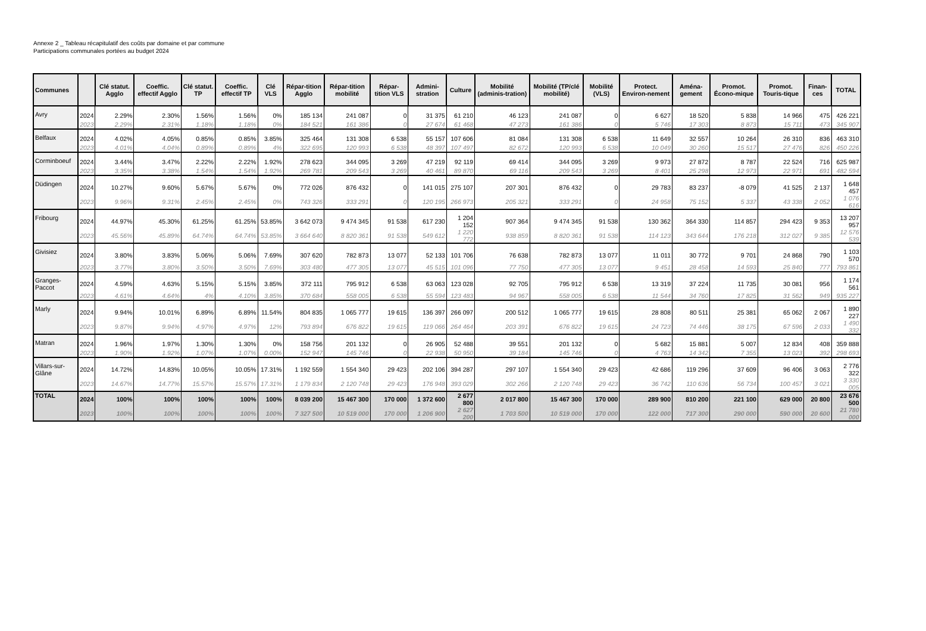Annexe 2 _ Tableau récapitulatif des coûts par domaine et par commune
Participations communales portées au budget 2024
| Communes | | Clé statut. Agglo | Coeffic. effectif Agglo | Clé statut. TP | Coeffic. effectif TP | Clé VLS | Répar-tition Agglo | Répar-tition mobilité | Répar-tition VLS | Admini-stration | Culture | Mobilité (adminis-tration) | Mobilité (TP/clé mobilité) | Mobilité (VLS) | Protect. Environ-nement | Aména-gement | Promot. Écono-mique | Promot. Touris-tique | Finan-ces | TOTAL |
| --- | --- | --- | --- | --- | --- | --- | --- | --- | --- | --- | --- | --- | --- | --- | --- | --- | --- | --- | --- | --- |
| Avry | 2024 | 2.29% | 2.30% | 1.56% | 1.56% | 0% | 185 134 | 241 087 | 0 | 31 375 | 61 210 | 46 123 | 241 087 | 0 | 6 627 | 18 520 | 5 838 | 14 966 | 475 | 426 221 |
| | 2023 | 2.29% | 2.31% | 1.18% | 1.18% | 0% | 184 521 | 161 386 | 0 | 27 674 | 61 468 | 47 273 | 161 386 | 0 | 5 746 | 17 303 | 8 873 | 15 711 | 473 | 345 907 |
| Belfaux | 2024 | 4.02% | 4.05% | 0.85% | 0.85% | 3.85% | 325 464 | 131 308 | 6 538 | 55 157 | 107 606 | 81 084 | 131 308 | 6 538 | 11 649 | 32 557 | 10 264 | 26 310 | 836 | 463 310 |
| | 2023 | 4.01% | 4.04% | 0.89% | 0.89% | 4% | 322 695 | 120 993 | 6 538 | 48 397 | 107 497 | 82 672 | 120 993 | 6 538 | 10 049 | 30 260 | 15 517 | 27 476 | 826 | 450 226 |
| Corminboeuf | 2024 | 3.44% | 3.47% | 2.22% | 2.22% | 1.92% | 278 623 | 344 095 | 3 269 | 47 219 | 92 119 | 69 414 | 344 095 | 3 269 | 9 973 | 27 872 | 8 787 | 22 524 | 716 | 625 987 |
| | 2023 | 3.35% | 3.38% | 1.54% | 1.54% | 1.92% | 269 781 | 209 543 | 3 269 | 40 461 | 89 870 | 69 116 | 209 543 | 3 269 | 8 401 | 25 298 | 12 973 | 22 971 | 691 | 482 594 |
| Düdingen | 2024 | 10.27% | 9.60% | 5.67% | 5.67% | 0% | 772 026 | 876 432 | 0 | 141 015 | 275 107 | 207 301 | 876 432 | 0 | 29 783 | 83 237 | -8 079 | 41 525 | 2 137 | 1 648 457 |
| | 2023 | 9.96% | 9.31% | 2.45% | 2.45% | 0% | 743 326 | 333 291 | 0 | 120 195 | 266 973 | 205 321 | 333 291 | 0 | 24 958 | 75 152 | 5 337 | 43 338 | 2 052 | 1 076 616 |
| Fribourg | 2024 | 44.97% | 45.30% | 61.25% | 61.25% | 53.85% | 3 642 073 | 9 474 345 | 91 538 | 617 230 | 1 204 152 | 907 364 | 9 474 345 | 91 538 | 130 362 | 364 330 | 114 857 | 294 423 | 9 353 | 13 207 957 |
| | 2023 | 45.56% | 45.89% | 64.74% | 64.74% | 53.85% | 3 664 640 | 8 820 361 | 91 538 | 549 612 | 1 220 772 | 938 859 | 8 820 361 | 91 538 | 114 123 | 343 644 | 176 218 | 312 027 | 9 385 | 12 576 539 |
| Givisiez | 2024 | 3.80% | 3.83% | 5.06% | 5.06% | 7.69% | 307 620 | 782 873 | 13 077 | 52 133 | 101 706 | 76 638 | 782 873 | 13 077 | 11 011 | 30 772 | 9 701 | 24 868 | 790 | 1 103 570 |
| | 2023 | 3.77% | 3.80% | 3.50% | 3.50% | 7.69% | 303 480 | 477 305 | 13 077 | 45 515 | 101 096 | 77 750 | 477 305 | 13 077 | 9 451 | 28 458 | 14 593 | 25 840 | 777 | 793 861 |
| Granges-Paccot | 2024 | 4.59% | 4.63% | 5.15% | 5.15% | 3.85% | 372 111 | 795 912 | 6 538 | 63 063 | 123 028 | 92 705 | 795 912 | 6 538 | 13 319 | 37 224 | 11 735 | 30 081 | 956 | 1 174 561 |
| | 2023 | 4.61% | 4.64% | 4% | 4.10% | 3.85% | 370 684 | 558 005 | 6 538 | 55 594 | 123 483 | 94 967 | 558 005 | 6 538 | 11 544 | 34 760 | 17 825 | 31 562 | 949 | 935 227 |
| Marly | 2024 | 9.94% | 10.01% | 6.89% | 6.89% | 11.54% | 804 835 | 1 065 777 | 19 615 | 136 397 | 266 097 | 200 512 | 1 065 777 | 19 615 | 28 808 | 80 511 | 25 381 | 65 062 | 2 067 | 1 890 227 |
| | 2023 | 9.87% | 9.94% | 4.97% | 4.97% | 12% | 793 894 | 676 822 | 19 615 | 119 066 | 264 464 | 203 391 | 676 822 | 19 615 | 24 723 | 74 446 | 38 175 | 67 596 | 2 033 | 1 490 332 |
| Matran | 2024 | 1.96% | 1.97% | 1.30% | 1.30% | 0% | 158 756 | 201 132 | 0 | 26 905 | 52 488 | 39 551 | 201 132 | 0 | 5 682 | 15 881 | 5 007 | 12 834 | 408 | 359 888 |
| | 2023 | 1.90% | 1.92% | 1.07% | 1.07% | 0.00% | 152 947 | 145 746 | 0 | 22 938 | 50 950 | 39 184 | 145 746 | 0 | 4 763 | 14 342 | 7 355 | 13 023 | 392 | 298 693 |
| Villars-sur-Glâne | 2024 | 14.72% | 14.83% | 10.05% | 10.05% | 17.31% | 1 192 559 | 1 554 340 | 29 423 | 202 106 | 394 287 | 297 107 | 1 554 340 | 29 423 | 42 686 | 119 296 | 37 609 | 96 406 | 3 063 | 2 776 322 |
| | 2023 | 14.67% | 14.77% | 15.57% | 15.57% | 17.31% | 1 179 834 | 2 120 748 | 29 423 | 176 948 | 393 029 | 302 266 | 2 120 748 | 29 423 | 36 742 | 110 636 | 56 734 | 100 457 | 3 021 | 3 330 005 |
| TOTAL | 2024 | 100% | 100% | 100% | 100% | 100% | 8 039 200 | 15 467 300 | 170 000 | 1 372 600 | 2 677 800 | 2 017 800 | 15 467 300 | 170 000 | 289 900 | 810 200 | 221 100 | 629 000 | 20 800 | 23 676 500 |
| | 2023 | 100% | 100% | 100% | 100% | 100% | 7 327 500 | 10 519 000 | 170 000 | 1 206 900 | 2 627 200 | 1 703 500 | 10 519 000 | 170 000 | 122 000 | 717 300 | 290 000 | 590 000 | 20 600 | 21 780 000 |